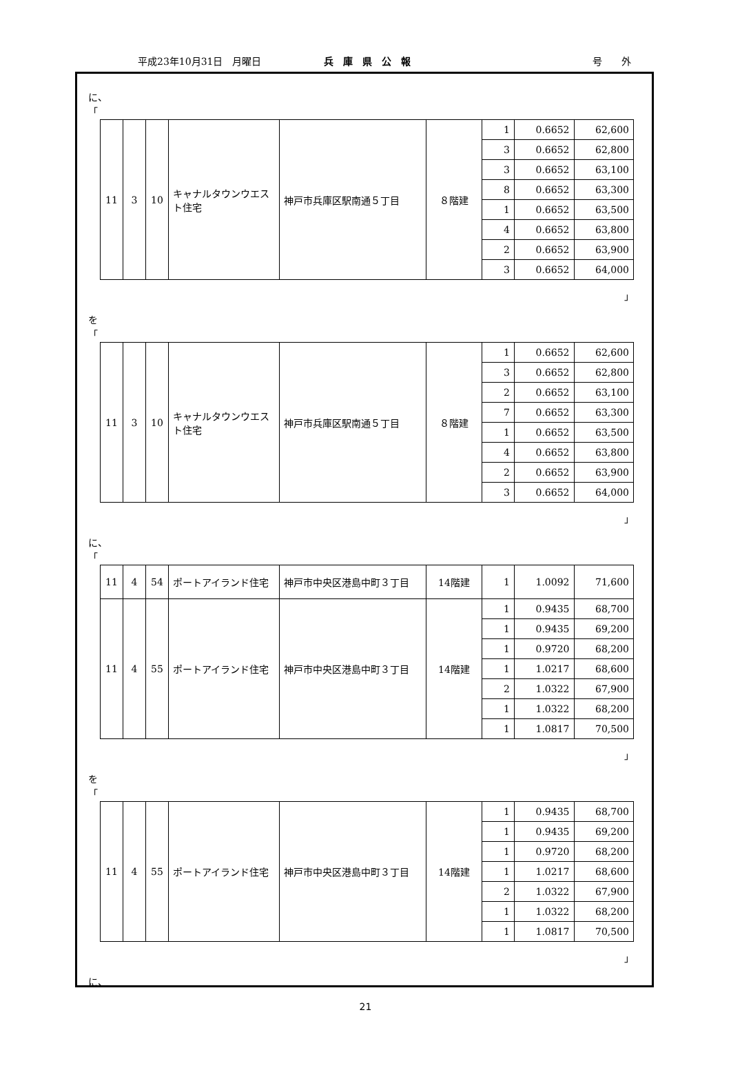平成23年10月31日　月曜日 兵　庫　県　公　報 号　　外
に、
「
| 11 | 3 | 10 | キャナルタウンウエスト住宅 | 神戸市兵庫区駅南通５丁目 | ８階建 | 1 | 0.6652 | 62,600 |
| | | | | | | 3 | 0.6652 | 62,800 |
| | | | | | | 3 | 0.6652 | 63,100 |
| | | | | | | 8 | 0.6652 | 63,300 |
| | | | | | | 1 | 0.6652 | 63,500 |
| | | | | | | 4 | 0.6652 | 63,800 |
| | | | | | | 2 | 0.6652 | 63,900 |
| | | | | | | 3 | 0.6652 | 64,000 |
」
を
「
| 11 | 3 | 10 | キャナルタウンウエスト住宅 | 神戸市兵庫区駅南通５丁目 | ８階建 | 1 | 0.6652 | 62,600 |
| | | | | | | 3 | 0.6652 | 62,800 |
| | | | | | | 2 | 0.6652 | 63,100 |
| | | | | | | 7 | 0.6652 | 63,300 |
| | | | | | | 1 | 0.6652 | 63,500 |
| | | | | | | 4 | 0.6652 | 63,800 |
| | | | | | | 2 | 0.6652 | 63,900 |
| | | | | | | 3 | 0.6652 | 64,000 |
」
に、
「
| 11 | 4 | 54 | ポートアイランド住宅 | 神戸市中央区港島中町３丁目 | 14階建 | 1 | 1.0092 | 71,600 |
| 11 | 4 | 55 | ポートアイランド住宅 | 神戸市中央区港島中町３丁目 | 14階建 | 1 | 0.9435 | 68,700 |
| | | | | | | 1 | 0.9435 | 69,200 |
| | | | | | | 1 | 0.9720 | 68,200 |
| | | | | | | 1 | 1.0217 | 68,600 |
| | | | | | | 2 | 1.0322 | 67,900 |
| | | | | | | 1 | 1.0322 | 68,200 |
| | | | | | | 1 | 1.0817 | 70,500 |
」
を
「
| 11 | 4 | 55 | ポートアイランド住宅 | 神戸市中央区港島中町３丁目 | 14階建 | 1 | 0.9435 | 68,700 |
| | | | | | | 1 | 0.9435 | 69,200 |
| | | | | | | 1 | 0.9720 | 68,200 |
| | | | | | | 1 | 1.0217 | 68,600 |
| | | | | | | 2 | 1.0322 | 67,900 |
| | | | | | | 1 | 1.0322 | 68,200 |
| | | | | | | 1 | 1.0817 | 70,500 |
」
に、
21